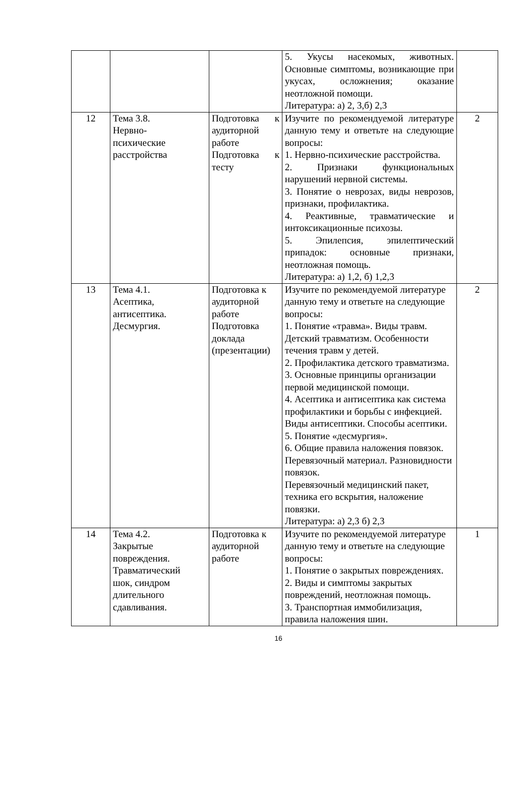| | | | 5. Укусы насекомых, животных. Основные симптомы, возникающие при укусах, осложнения; оказание неотложной помощи. Литература: а) 2, 3,б) 2,3 | |
| 12 | Тема 3.8. Нервно- психические расстройства | Подготовка к аудиторной работе Подготовка к тесту | Изучите по рекомендуемой литературе данную тему и ответьте на следующие вопросы: 1. Нервно-психические расстройства. 2. Признаки функциональных нарушений нервной системы. 3. Понятие о неврозах, виды неврозов, признаки, профилактика. 4. Реактивные, травматические и интоксикационные психозы. 5. Эпилепсия, эпилептический припадок: основные признаки, неотложная помощь. Литература: а) 1,2, б) 1,2,3 | 2 |
| 13 | Тема 4.1. Асептика, антисептика. Десмургия. | Подготовка к аудиторной работе Подготовка доклада (презентации) | Изучите по рекомендуемой литературе данную тему и ответьте на следующие вопросы: 1. Понятие «травма». Виды травм. Детский травматизм. Особенности течения травм у детей. 2. Профилактика детского травматизма. 3. Основные принципы организации первой медицинской помощи. 4. Асептика и антисептика как система профилактики и борьбы с инфекцией. Виды антисептики. Способы асептики. 5. Понятие «десмургия». 6. Общие правила наложения повязок. Перевязочный материал. Разновидности повязок. Перевязочный медицинский пакет, техника его вскрытия, наложение повязки. Литература: а) 2,3 б) 2,3 | 2 |
| 14 | Тема 4.2. Закрытые повреждения. Травматический шок, синдром длительного сдавливания. | Подготовка к аудиторной работе | Изучите по рекомендуемой литературе данную тему и ответьте на следующие вопросы: 1. Понятие о закрытых повреждениях. 2. Виды и симптомы закрытых повреждений, неотложная помощь. 3. Транспортная иммобилизация, правила наложения шин. | 1 |
16